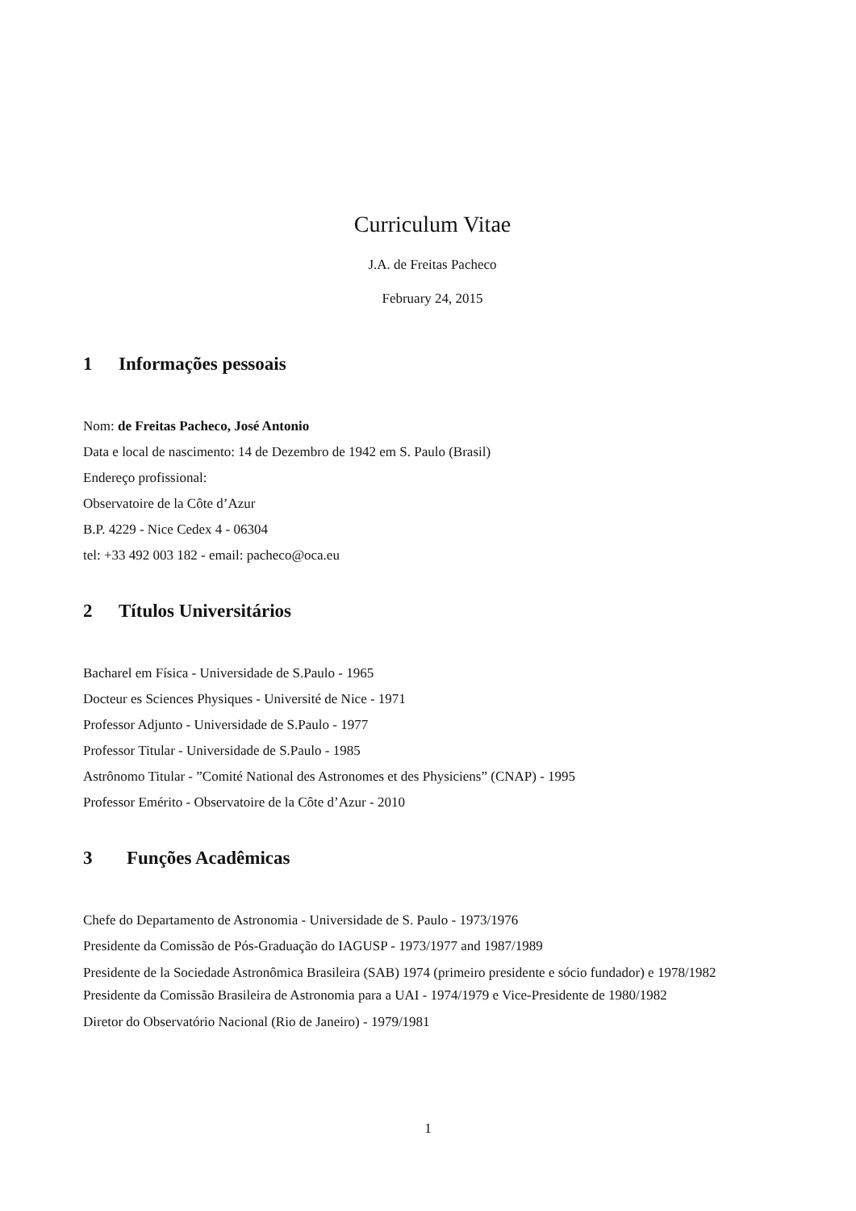Curriculum Vitae
J.A. de Freitas Pacheco
February 24, 2015
1 Informações pessoais
Nom: de Freitas Pacheco, José Antonio
Data e local de nascimento: 14 de Dezembro de 1942 em S. Paulo (Brasil)
Endereço profissional:
Observatoire de la Côte d’Azur
B.P. 4229 - Nice Cedex 4 - 06304
tel: +33 492 003 182 - email: pacheco@oca.eu
2 Títulos Universitários
Bacharel em Física - Universidade de S.Paulo - 1965
Docteur es Sciences Physiques - Université de Nice - 1971
Professor Adjunto - Universidade de S.Paulo - 1977
Professor Titular - Universidade de S.Paulo - 1985
Astrônomo Titular - ”Comité National des Astronomes et des Physiciens” (CNAP) - 1995
Professor Emérito - Observatoire de la Côte d’Azur - 2010
3 Funções Acadêmicas
Chefe do Departamento de Astronomia - Universidade de S. Paulo - 1973/1976
Presidente da Comissão de Pós-Graduação do IAGUSP - 1973/1977 and 1987/1989
Presidente de la Sociedade Astronômica Brasileira (SAB) 1974 (primeiro presidente e sócio fundador) e 1978/1982
Presidente da Comissão Brasileira de Astronomia para a UAI - 1974/1979 e Vice-Presidente de 1980/1982
Diretor do Observatório Nacional (Rio de Janeiro) - 1979/1981
1